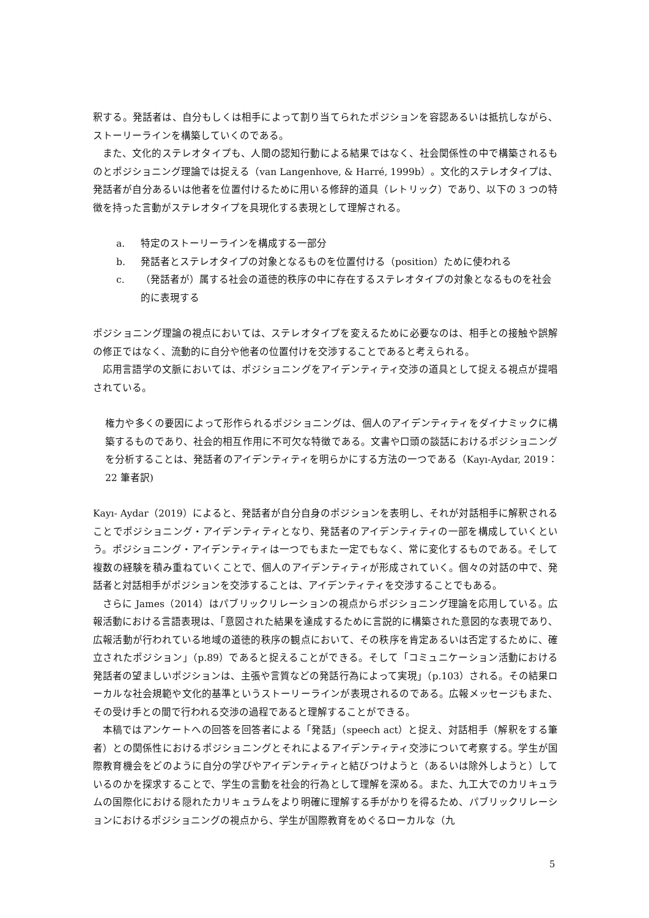釈する。発話者は、自分もしくは相手によって割り当てられたポジションを容認あるいは抵抗しながら、ストーリーラインを構築していくのである。
また、文化的ステレオタイプも、人間の認知行動による結果ではなく、社会関係性の中で構築されるものとポジショニング理論では捉える（van Langenhove, & Harré, 1999b）。文化的ステレオタイプは、発話者が自分あるいは他者を位置付けるために用いる修辞的道具（レトリック）であり、以下の 3 つの特徴を持った言動がステレオタイプを具現化する表現として理解される。
a. 特定のストーリーラインを構成する一部分
b. 発話者とステレオタイプの対象となるものを位置付ける（position）ために使われる
c. （発話者が）属する社会の道徳的秩序の中に存在するステレオタイプの対象となるものを社会的に表現する
ポジショニング理論の視点においては、ステレオタイプを変えるために必要なのは、相手との接触や誤解の修正ではなく、流動的に自分や他者の位置付けを交渉することであると考えられる。
応用言語学の文脈においては、ポジショニングをアイデンティティ交渉の道具として捉える視点が提唱されている。
権力や多くの要因によって形作られるポジショニングは、個人のアイデンティティをダイナミックに構築するものであり、社会的相互作用に不可欠な特徴である。文書や口頭の談話におけるポジショニングを分析することは、発話者のアイデンティティを明らかにする方法の一つである（Kayı-Aydar, 2019：22 筆者訳)
Kayı- Aydar（2019）によると、発話者が自分自身のポジションを表明し、それが対話相手に解釈されることでポジショニング・アイデンティティとなり、発話者のアイデンティティの一部を構成していくという。ポジショニング・アイデンティティは一つでもまた一定でもなく、常に変化するものである。そして複数の経験を積み重ねていくことで、個人のアイデンティティが形成されていく。個々の対話の中で、発話者と対話相手がポジションを交渉することは、アイデンティティを交渉することでもある。
さらに James（2014）はパブリックリレーションの視点からポジショニング理論を応用している。広報活動における言語表現は、「意図された結果を達成するために言説的に構築された意図的な表現であり、広報活動が行われている地域の道徳的秩序の観点において、その秩序を肯定あるいは否定するために、確立されたポジション」（p.89）であると捉えることができる。そして「コミュニケーション活動における発話者の望ましいポジションは、主張や言質などの発話行為によって実現」（p.103）される。その結果ローカルな社会規範や文化的基準というストーリーラインが表現されるのである。広報メッセージもまた、その受け手との間で行われる交渉の過程であると理解することができる。
本稿ではアンケートへの回答を回答者による「発話」（speech act）と捉え、対話相手（解釈をする筆者）との関係性におけるポジショニングとそれによるアイデンティティ交渉について考察する。学生が国際教育機会をどのように自分の学びやアイデンティティと結びつけようと（あるいは除外しようと）しているのかを探求することで、学生の言動を社会的行為として理解を深める。また、九工大でのカリキュラムの国際化における隠れたカリキュラムをより明確に理解する手がかりを得るため、パブリックリレーションにおけるポジショニングの視点から、学生が国際教育をめぐるローカルな（九
5